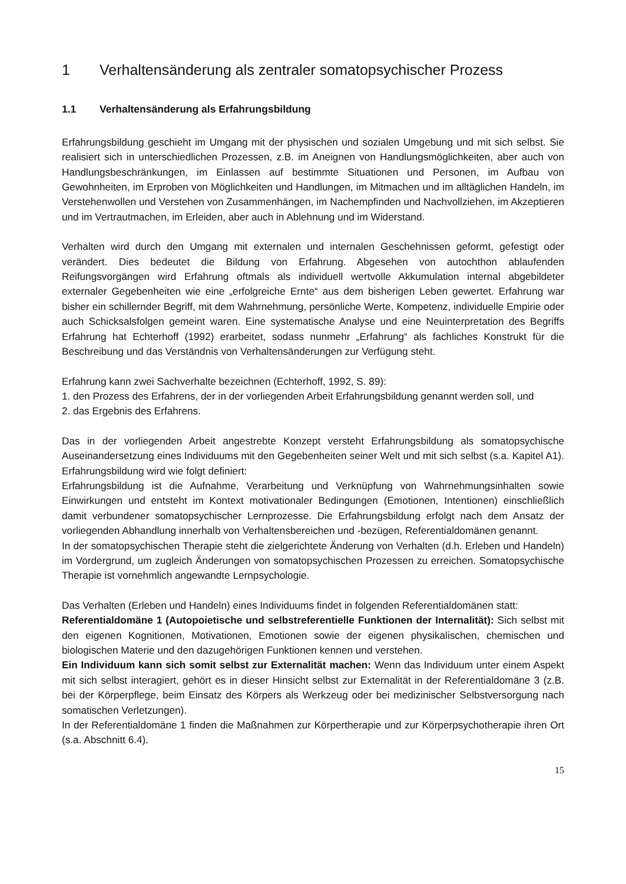1 Verhaltensänderung als zentraler somatopsychischer Prozess
1.1 Verhaltensänderung als Erfahrungsbildung
Erfahrungsbildung geschieht im Umgang mit der physischen und sozialen Umgebung und mit sich selbst. Sie realisiert sich in unterschiedlichen Prozessen, z.B. im Aneignen von Handlungs­möglichkeiten, aber auch von Handlungsbeschränkungen, im Einlassen auf bestimmte Situationen und Personen, im Aufbau von Gewohnheiten, im Erproben von Möglichkeiten und Handlungen, im Mitmachen und im alltäglichen Handeln, im Verstehenwollen und Verstehen von Zusammenhängen, im Nachempfinden und Nachvollziehen, im Akzeptieren und im Vertrautmachen, im Erleiden, aber auch in Ablehnung und im Widerstand.
Verhalten wird durch den Umgang mit externalen und internalen Geschehnissen geformt, gefestigt oder verändert. Dies bedeutet die Bildung von Erfahrung. Abgesehen von autochthon ablaufenden Reifungsvorgängen wird Erfahrung oftmals als individuell wertvolle Akkumulation internal abge­bildeter externaler Gegebenheiten wie eine „erfolgreiche Ernte“ aus dem bisherigen Leben gewertet. Erfahrung war bisher ein schillernder Begriff, mit dem Wahrnehmung, persönliche Werte, Kom­petenz, individuelle Empirie oder auch Schicksalsfolgen gemeint waren. Eine systematische Ana­lyse und eine Neuinterpretation des Begriffs Erfahrung hat Echterhoff (1992) erarbeitet, sodass nunmehr „Erfahrung“ als fachliches Konstrukt für die Beschreibung und das Verständnis von Verhaltensänderungen zur Verfügung steht.
Erfahrung kann zwei Sachverhalte bezeichnen (Echterhoff, 1992, S. 89):
1. den Prozess des Erfahrens, der in der vorliegenden Arbeit Erfahrungsbildung genannt werden soll, und
2. das Ergebnis des Erfahrens.
Das in der vorliegenden Arbeit angestrebte Konzept versteht Erfahrungsbildung als somato­psychische Auseinandersetzung eines Individuums mit den Gegebenheiten seiner Welt und mit sich selbst (s.a. Kapitel A1). Erfahrungsbildung wird wie folgt definiert:
Erfahrungsbildung ist die Aufnahme, Verarbeitung und Verknüpfung von Wahrnehmungsinhalten sowie Einwirkungen und entsteht im Kontext motivationaler Bedingungen (Emotionen, Intentionen) einschließlich damit verbundener somatopsychischer Lernprozesse. Die Erfahrungsbildung erfolgt nach dem Ansatz der vorliegenden Abhandlung innerhalb von Verhaltensbereichen und -bezügen, Referentialdomänen genannt.
In der somatopsychischen Therapie steht die zielgerichtete Änderung von Verhalten (d.h. Erleben und Handeln) im Vordergrund, um zugleich Änderungen von somatopsychischen Prozessen zu erreichen. Somatopsychische Therapie ist vornehmlich angewandte Lernpsychologie.
Das Verhalten (Erleben und Handeln) eines Individuums findet in folgenden Referentialdomänen statt:
Referentialdomäne 1 (Autopoietische und selbstreferentielle Funktionen der Internalität): Sich selbst mit den eigenen Kognitionen, Motivationen, Emotionen sowie der eigenen physikalischen, chemischen und biologischen Materie und den dazugehörigen Funktionen kennen und verstehen.
Ein Individuum kann sich somit selbst zur Externalität machen: Wenn das Individuum unter einem Aspekt mit sich selbst interagiert, gehört es in dieser Hinsicht selbst zur Externalität in der Referentialdomäne 3 (z.B. bei der Körperpflege, beim Einsatz des Körpers als Werkzeug oder bei medizinischer Selbstversorgung nach somatischen Verletzungen).
In der Referentialdomäne 1 finden die Maßnahmen zur Körpertherapie und zur Körperpsycho­therapie ihren Ort (s.a. Abschnitt 6.4).
15